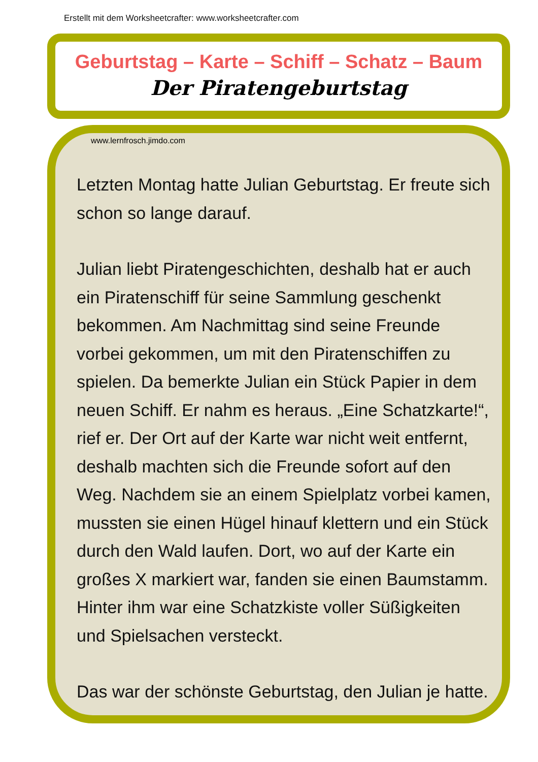Erstellt mit dem Worksheetcrafter: www.worksheetcrafter.com
Geburtstag – Karte – Schiff – Schatz – Baum
Der Piratengeburtstag
www.lernfrosch.jimdo.com
Letzten Montag hatte Julian Geburtstag. Er freute sich schon so lange darauf.
Julian liebt Piratengeschichten, deshalb hat er auch ein Piratenschiff für seine Sammlung geschenkt bekommen. Am Nachmittag sind seine Freunde vorbei gekommen, um mit den Piratenschiffen zu spielen. Da bemerkte Julian ein Stück Papier in dem neuen Schiff. Er nahm es heraus. „Eine Schatzkarte!“, rief er. Der Ort auf der Karte war nicht weit entfernt, deshalb machten sich die Freunde sofort auf den Weg. Nachdem sie an einem Spielplatz vorbei kamen, mussten sie einen Hügel hinauf klettern und ein Stück durch den Wald laufen. Dort, wo auf der Karte ein großes X markiert war, fanden sie einen Baumstamm. Hinter ihm war eine Schatzkiste voller Süßigkeiten und Spielsachen versteckt.
Das war der schönste Geburtstag, den Julian je hatte.